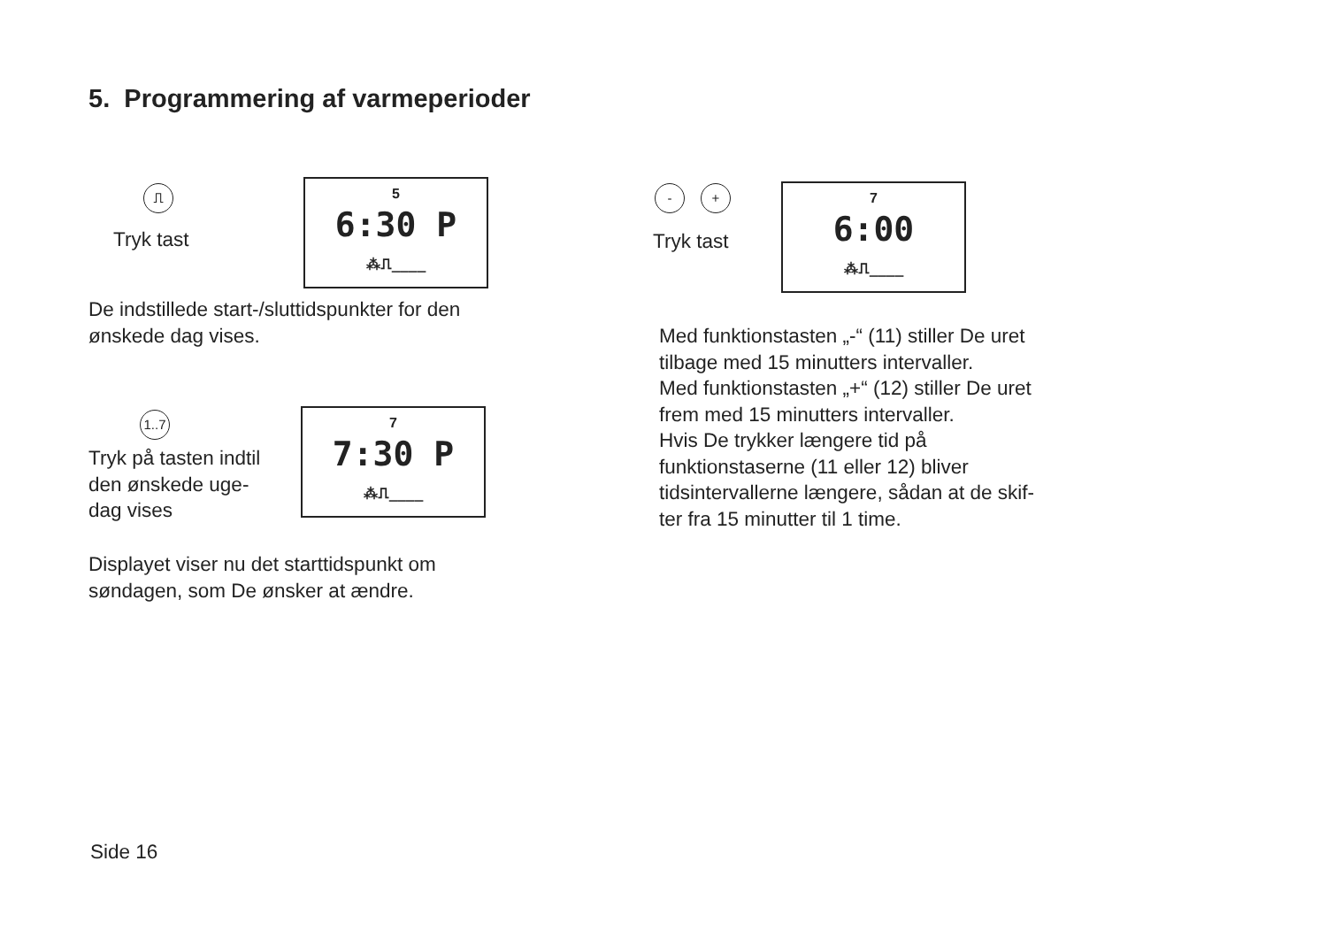5. Programmering af varmeperioder
⎍
Tryk tast
5
6:30 P
⁂⎍____
De indstillede start-/sluttidspunkter for den
ønskede dag vises.
1..7
Tryk på tasten indtil
den ønskede uge-
dag vises
7
7:30 P
⁂⎍____
Displayet viser nu det starttidspunkt om
søndagen, som De ønsker at ændre.
- +
Tryk tast
7
6:00
⁂⎍____
Med funktionstasten „-“ (11) stiller De uret
tilbage med 15 minutters intervaller.
Med funktionstasten „+“ (12) stiller De uret
frem med 15 minutters intervaller.
Hvis De trykker længere tid på
funktionstaserne (11 eller 12) bliver
tidsintervallerne længere, sådan at de skif-
ter fra 15 minutter til 1 time.
Side 16